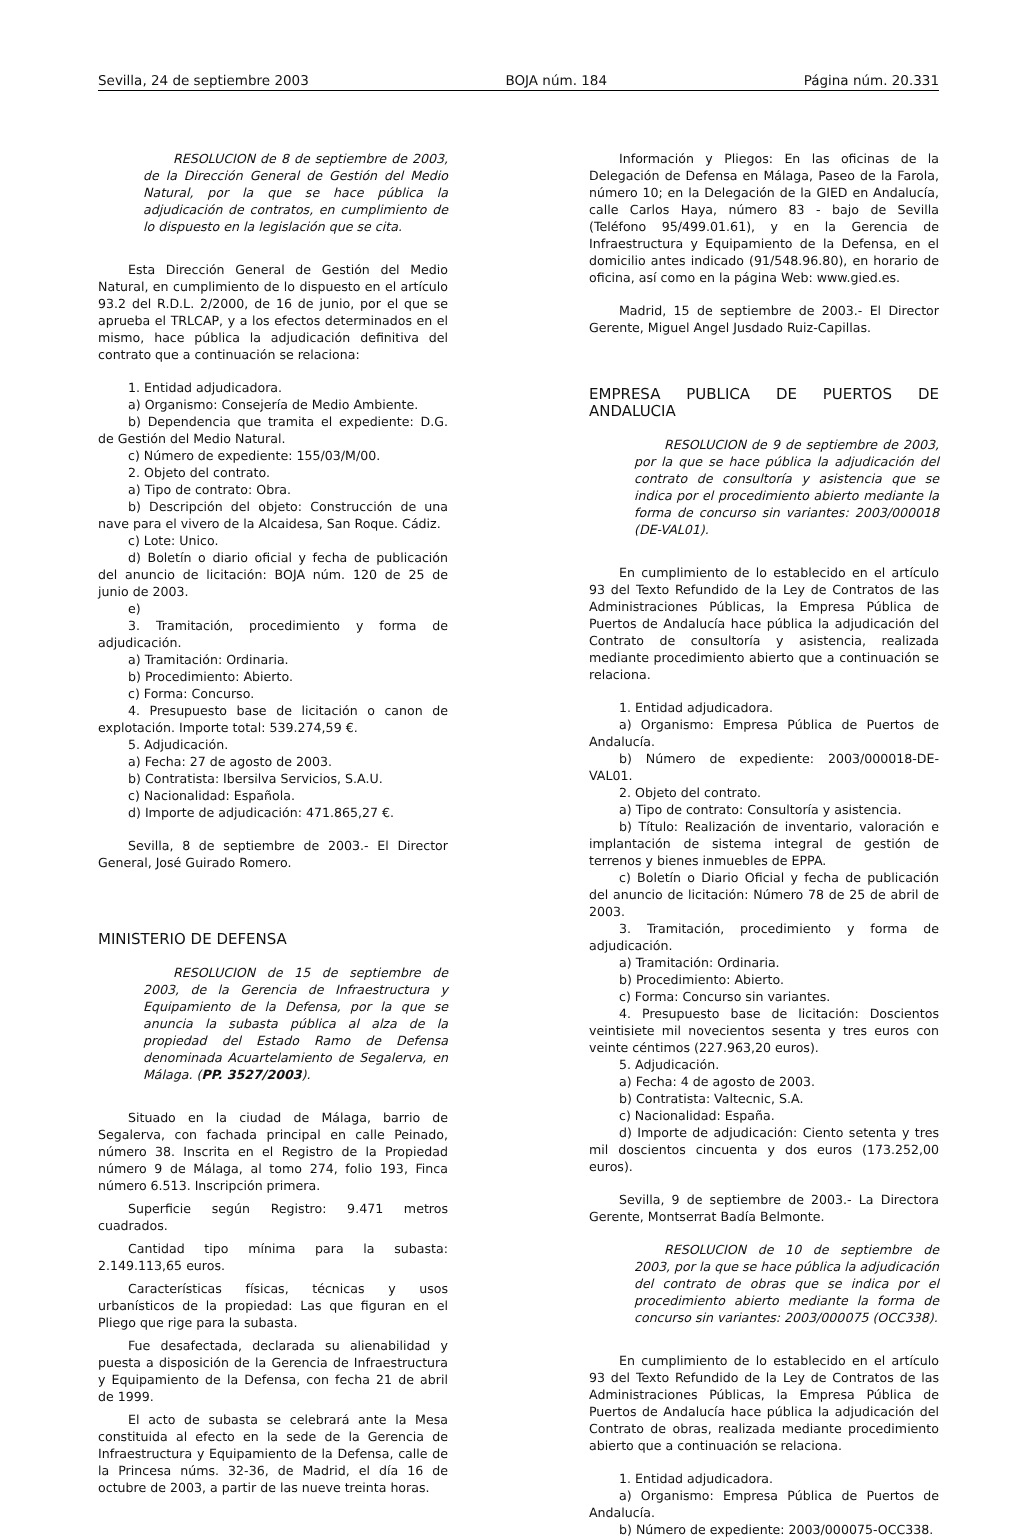Sevilla, 24 de septiembre 2003 BOJA núm. 184 Página núm. 20.331
RESOLUCION de 8 de septiembre de 2003, de la Dirección General de Gestión del Medio Natural, por la que se hace pública la adjudicación de contratos, en cumplimiento de lo dispuesto en la legislación que se cita.
Esta Dirección General de Gestión del Medio Natural, en cumplimiento de lo dispuesto en el artículo 93.2 del R.D.L. 2/2000, de 16 de junio, por el que se aprueba el TRLCAP, y a los efectos determinados en el mismo, hace pública la adjudicación definitiva del contrato que a continuación se relaciona:
1. Entidad adjudicadora.
a) Organismo: Consejería de Medio Ambiente.
b) Dependencia que tramita el expediente: D.G. de Gestión del Medio Natural.
c) Número de expediente: 155/03/M/00.
2. Objeto del contrato.
a) Tipo de contrato: Obra.
b) Descripción del objeto: Construcción de una nave para el vivero de la Alcaidesa, San Roque. Cádiz.
c) Lote: Unico.
d) Boletín o diario oficial y fecha de publicación del anuncio de licitación: BOJA núm. 120 de 25 de junio de 2003.
e)
3. Tramitación, procedimiento y forma de adjudicación.
a) Tramitación: Ordinaria.
b) Procedimiento: Abierto.
c) Forma: Concurso.
4. Presupuesto base de licitación o canon de explotación. Importe total: 539.274,59 €.
5. Adjudicación.
a) Fecha: 27 de agosto de 2003.
b) Contratista: Ibersilva Servicios, S.A.U.
c) Nacionalidad: Española.
d) Importe de adjudicación: 471.865,27 €.
Sevilla, 8 de septiembre de 2003.- El Director General, José Guirado Romero.
MINISTERIO DE DEFENSA
RESOLUCION de 15 de septiembre de 2003, de la Gerencia de Infraestructura y Equipamiento de la Defensa, por la que se anuncia la subasta pública al alza de la propiedad del Estado Ramo de Defensa denominada Acuartelamiento de Segalerva, en Málaga. (PP. 3527/2003).
Situado en la ciudad de Málaga, barrio de Segalerva, con fachada principal en calle Peinado, número 38. Inscrita en el Registro de la Propiedad número 9 de Málaga, al tomo 274, folio 193, Finca número 6.513. Inscripción primera.
Superficie según Registro: 9.471 metros cuadrados.
Cantidad tipo mínima para la subasta: 2.149.113,65 euros.
Características físicas, técnicas y usos urbanísticos de la propiedad: Las que figuran en el Pliego que rige para la subasta.
Fue desafectada, declarada su alienabilidad y puesta a disposición de la Gerencia de Infraestructura y Equipamiento de la Defensa, con fecha 21 de abril de 1999.
El acto de subasta se celebrará ante la Mesa constituida al efecto en la sede de la Gerencia de Infraestructura y Equipamiento de la Defensa, calle de la Princesa núms. 32-36, de Madrid, el día 16 de octubre de 2003, a partir de las nueve treinta horas.
Información y Pliegos: En las oficinas de la Delegación de Defensa en Málaga, Paseo de la Farola, número 10; en la Delegación de la GIED en Andalucía, calle Carlos Haya, número 83 - bajo de Sevilla (Teléfono 95/499.01.61), y en la Gerencia de Infraestructura y Equipamiento de la Defensa, en el domicilio antes indicado (91/548.96.80), en horario de oficina, así como en la página Web: www.gied.es.
Madrid, 15 de septiembre de 2003.- El Director Gerente, Miguel Angel Jusdado Ruiz-Capillas.
EMPRESA PUBLICA DE PUERTOS DE ANDALUCIA
RESOLUCION de 9 de septiembre de 2003, por la que se hace pública la adjudicación del contrato de consultoría y asistencia que se indica por el procedimiento abierto mediante la forma de concurso sin variantes: 2003/000018 (DE-VAL01).
En cumplimiento de lo establecido en el artículo 93 del Texto Refundido de la Ley de Contratos de las Administraciones Públicas, la Empresa Pública de Puertos de Andalucía hace pública la adjudicación del Contrato de consultoría y asistencia, realizada mediante procedimiento abierto que a continuación se relaciona.
1. Entidad adjudicadora.
a) Organismo: Empresa Pública de Puertos de Andalucía.
b) Número de expediente: 2003/000018-DE-VAL01.
2. Objeto del contrato.
a) Tipo de contrato: Consultoría y asistencia.
b) Título: Realización de inventario, valoración e implantación de sistema integral de gestión de terrenos y bienes inmuebles de EPPA.
c) Boletín o Diario Oficial y fecha de publicación del anuncio de licitación: Número 78 de 25 de abril de 2003.
3. Tramitación, procedimiento y forma de adjudicación.
a) Tramitación: Ordinaria.
b) Procedimiento: Abierto.
c) Forma: Concurso sin variantes.
4. Presupuesto base de licitación: Doscientos veintisiete mil novecientos sesenta y tres euros con veinte céntimos (227.963,20 euros).
5. Adjudicación.
a) Fecha: 4 de agosto de 2003.
b) Contratista: Valtecnic, S.A.
c) Nacionalidad: España.
d) Importe de adjudicación: Ciento setenta y tres mil doscientos cincuenta y dos euros (173.252,00 euros).
Sevilla, 9 de septiembre de 2003.- La Directora Gerente, Montserrat Badía Belmonte.
RESOLUCION de 10 de septiembre de 2003, por la que se hace pública la adjudicación del contrato de obras que se indica por el procedimiento abierto mediante la forma de concurso sin variantes: 2003/000075 (OCC338).
En cumplimiento de lo establecido en el artículo 93 del Texto Refundido de la Ley de Contratos de las Administraciones Públicas, la Empresa Pública de Puertos de Andalucía hace pública la adjudicación del Contrato de obras, realizada mediante procedimiento abierto que a continuación se relaciona.
1. Entidad adjudicadora.
a) Organismo: Empresa Pública de Puertos de Andalucía.
b) Número de expediente: 2003/000075-OCC338.